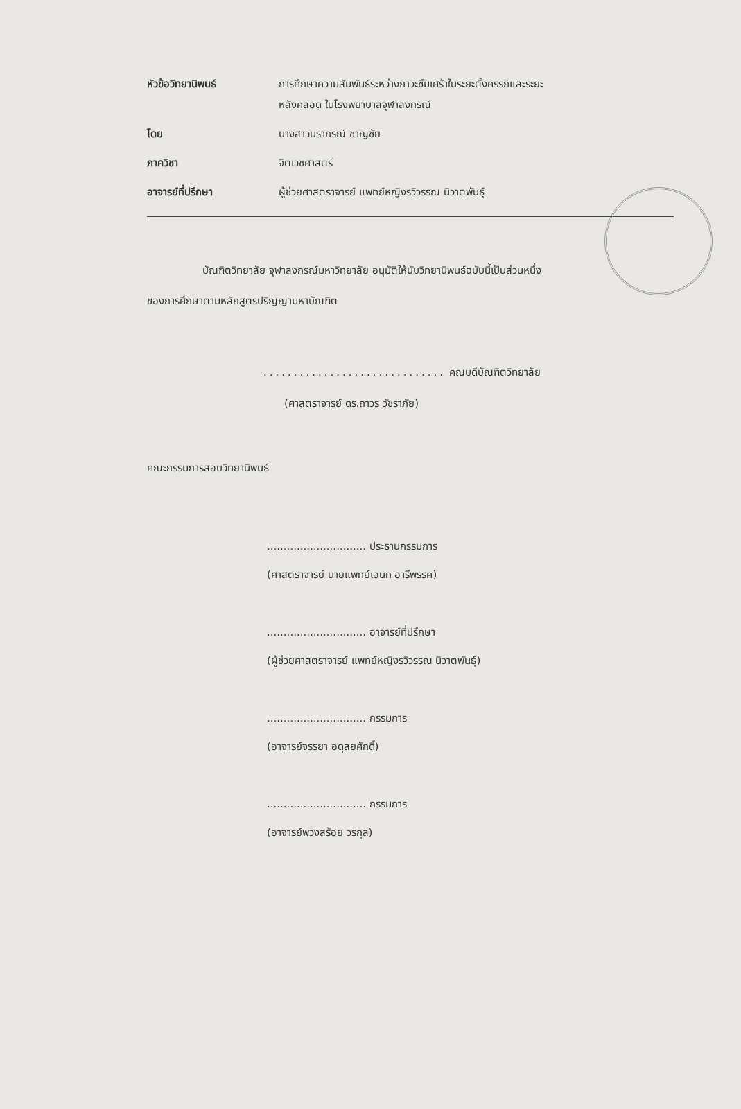| หัวข้อวิทยานิพนธ์ | การศึกษาความสัมพันธ์ระหว่างภาวะซึมเศร้าในระยะตั้งครรภ์และระยะ หลังคลอด ในโรงพยาบาลจุฬาลงกรณ์ |
| โดย | นางสาวนราภรณ์ ชาญชัย |
| ภาควิชา | จิตเวชศาสตร์ |
| อาจารย์ที่ปรึกษา | ผู้ช่วยศาสตราจารย์ แพทย์หญิงรวิวรรณ นิวาตพันธุ์ |
บัณฑิตวิทยาลัย จุฬาลงกรณ์มหาวิทยาลัย อนุมัติให้นับวิทยานิพนธ์ฉบับนี้เป็นส่วนหนึ่ง
ของการศึกษาตามหลักสูตรปริญญามหาบัณฑิต
.............................. คณบดีบัณฑิตวิทยาลัย
(ศาสตราจารย์ ดร.ถาวร วัชราภัย)
คณะกรรมการสอบวิทยานิพนธ์
.............................. ประธานกรรมการ
(ศาสตราจารย์ นายแพทย์เอนก อารีพรรค)
.............................. อาจารย์ที่ปรึกษา
(ผู้ช่วยศาสตราจารย์ แพทย์หญิงรวิวรรณ นิวาตพันธุ์)
.............................. กรรมการ
(อาจารย์จรรยา อดุลยศักดิ์)
.............................. กรรมการ
(อาจารย์พวงสร้อย วรกุล)